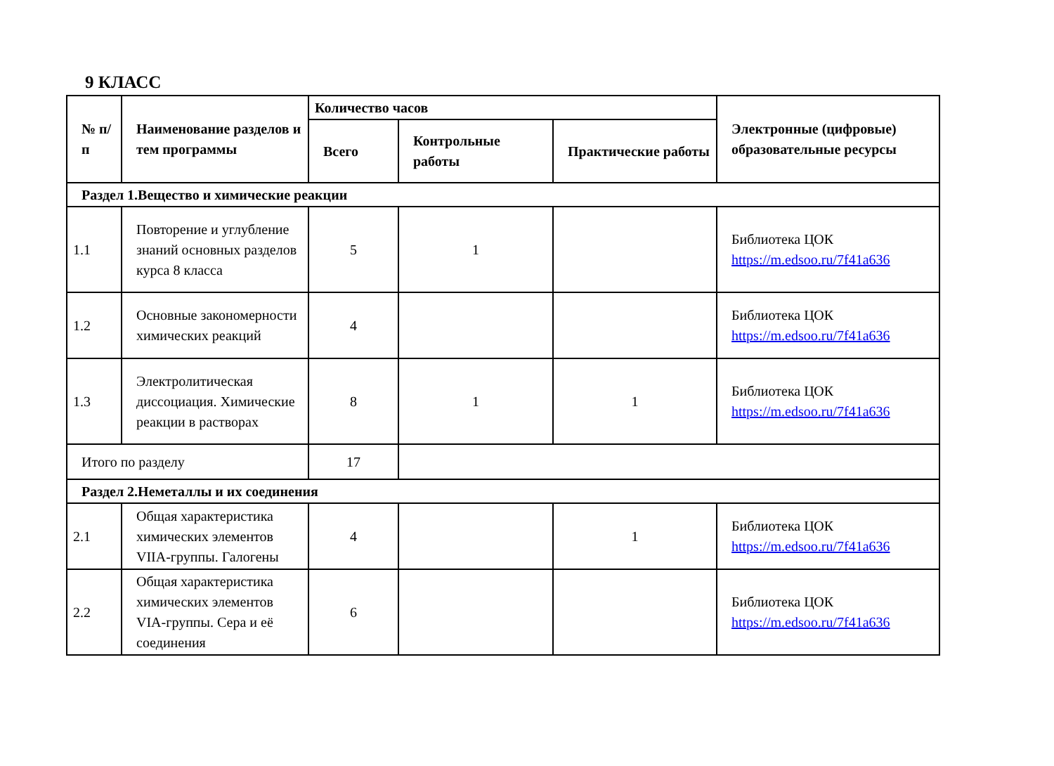9 КЛАСС
| № п/п | Наименование разделов и тем программы | Количество часов | | | Электронные (цифровые) образовательные ресурсы |
| --- | --- | --- | --- | --- | --- |
| | | Всего | Контрольные работы | Практические работы | |
| Раздел 1.Вещество и химические реакции | | | | | |
| 1.1 | Повторение и углубление знаний основных разделов курса 8 класса | 5 | 1 | | Библиотека ЦОК https://m.edsoo.ru/7f41a636 |
| 1.2 | Основные закономерности химических реакций | 4 | | | Библиотека ЦОК https://m.edsoo.ru/7f41a636 |
| 1.3 | Электролитическая диссоциация. Химические реакции в растворах | 8 | 1 | 1 | Библиотека ЦОК https://m.edsoo.ru/7f41a636 |
| Итого по разделу | | 17 | | | |
| Раздел 2.Неметаллы и их соединения | | | | | |
| 2.1 | Общая характеристика химических элементов VIIA-группы. Галогены | 4 | | 1 | Библиотека ЦОК https://m.edsoo.ru/7f41a636 |
| 2.2 | Общая характеристика химических элементов VIA-группы. Сера и её соединения | 6 | | | Библиотека ЦОК https://m.edsoo.ru/7f41a636 |